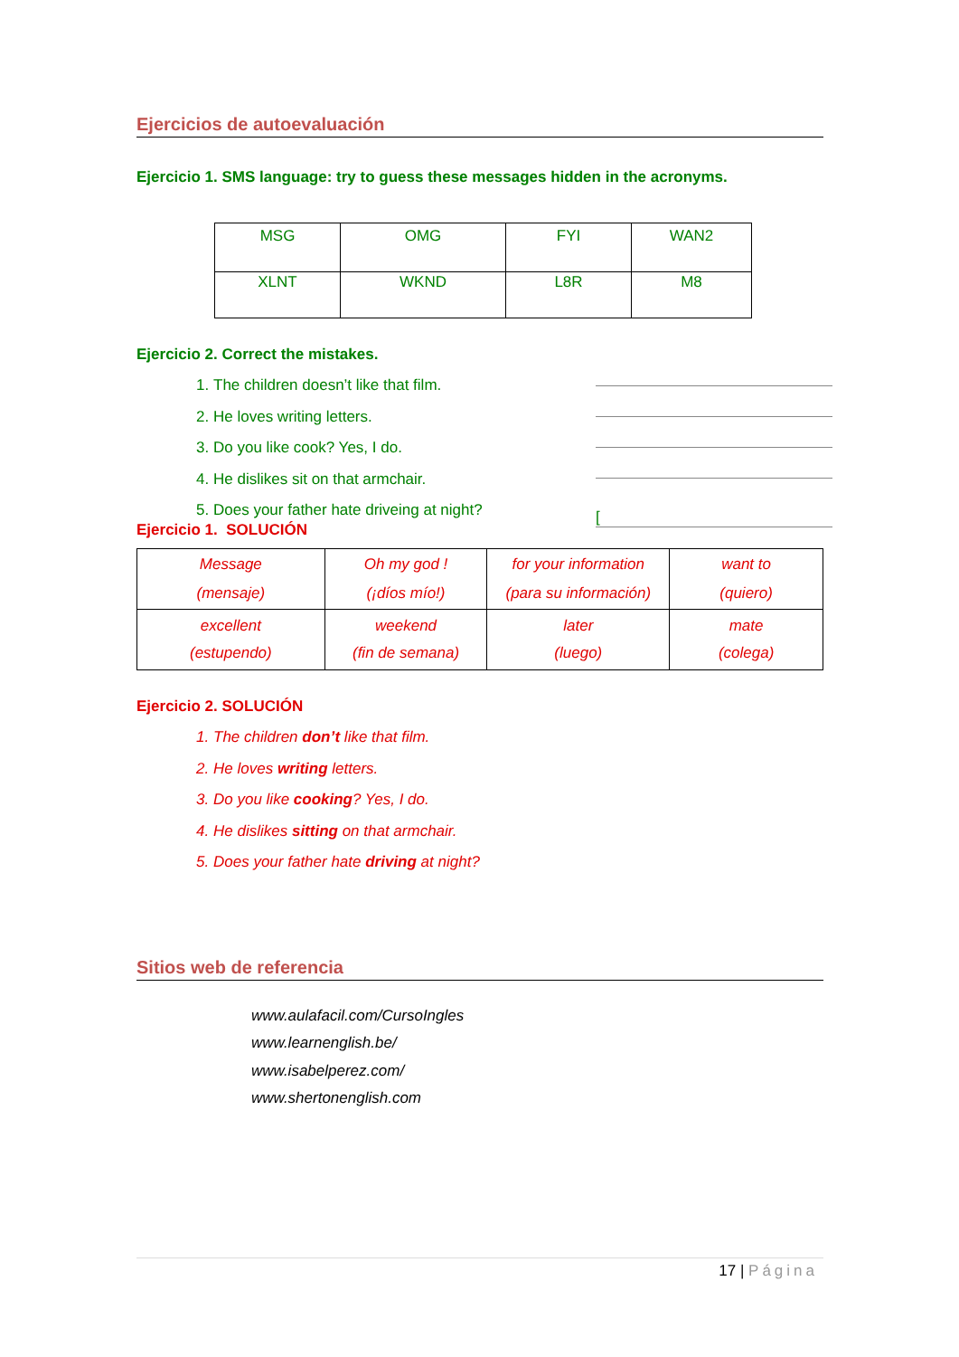Ejercicios de autoevaluación
Ejercicio 1. SMS language: try to guess these messages hidden in the acronyms.
| MSG | OMG | FYI | WAN2 |
| XLNT | WKND | L8R | M8 |
Ejercicio 2. Correct the mistakes.
1. The children doesn’t like that film.
2. He loves writing letters.
3. Do you like cook? Yes, I do.
4. He dislikes sit on that armchair.
5. Does your father hate driveing at night?
[
Ejercicio 1. SOLUCIÓN
| Message (mensaje) | Oh my god ! (¡díos mío!) | for your information (para su información) | want to (quiero) |
| excellent (estupendo) | weekend (fin de semana) | later (luego) | mate (colega) |
Ejercicio 2. SOLUCIÓN
1. The children don’t like that film.
2. He loves writing letters.
3. Do you like cooking? Yes, I do.
4. He dislikes sitting on that armchair.
5. Does your father hate driving at night?
Sitios web de referencia
www.aulafacil.com/CursoIngles
www.learnenglish.be/
www.isabelperez.com/
www.shertonenglish.com
17 | Página